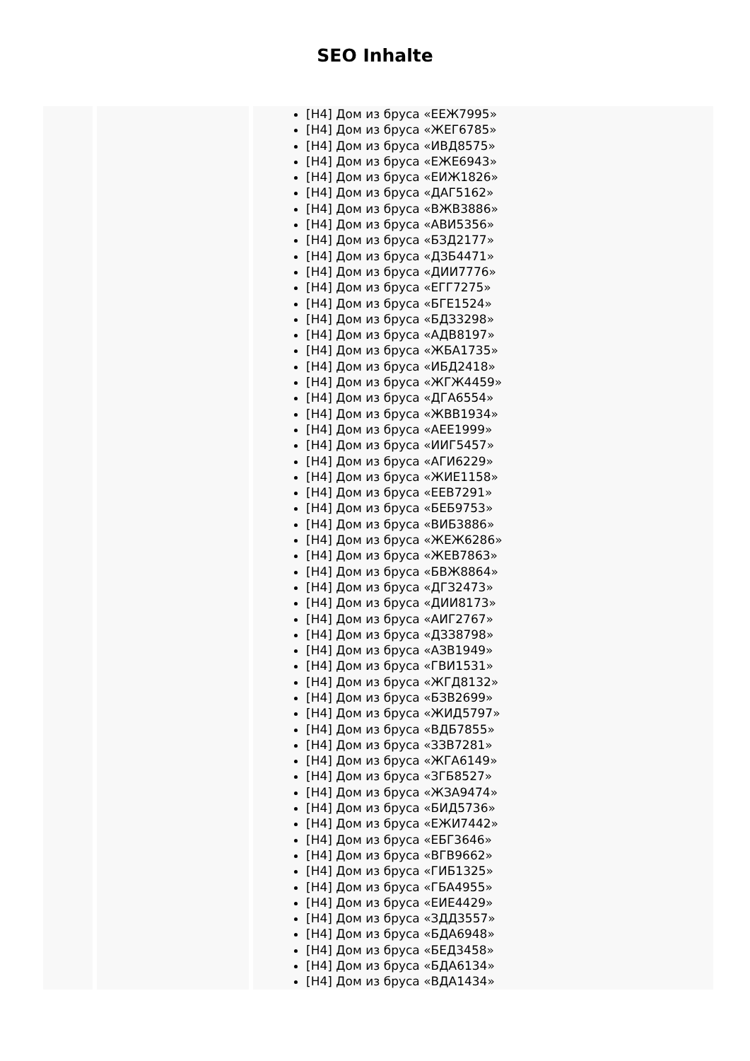SEO Inhalte
| | | [H4] Дом из бруса «ЕЕЖ7995» [H4] Дом из бруса «ЖЕГ6785» [H4] Дом из бруса «ИВД8575» [H4] Дом из бруса «ЕЖЕ6943» [H4] Дом из бруса «ЕИЖ1826» [H4] Дом из бруса «ДАГ5162» [H4] Дом из бруса «ВЖВ3886» [H4] Дом из бруса «АВИ5356» [H4] Дом из бруса «БЗД2177» [H4] Дом из бруса «ДЗБ4471» [H4] Дом из бруса «ДИИ7776» [H4] Дом из бруса «ЕГГ7275» [H4] Дом из бруса «БГЕ1524» [H4] Дом из бруса «БДЗ3298» [H4] Дом из бруса «АДВ8197» [H4] Дом из бруса «ЖБА1735» [H4] Дом из бруса «ИБД2418» [H4] Дом из бруса «ЖГЖ4459» [H4] Дом из бруса «ДГА6554» [H4] Дом из бруса «ЖВВ1934» [H4] Дом из бруса «АЕЕ1999» [H4] Дом из бруса «ИИГ5457» [H4] Дом из бруса «АГИ6229» [H4] Дом из бруса «ЖИЕ1158» [H4] Дом из бруса «ЕЕВ7291» [H4] Дом из бруса «БЕБ9753» [H4] Дом из бруса «ВИБ3886» [H4] Дом из бруса «ЖЕЖ6286» [H4] Дом из бруса «ЖЕВ7863» [H4] Дом из бруса «БВЖ8864» [H4] Дом из бруса «ДГЗ2473» [H4] Дом из бруса «ДИИ8173» [H4] Дом из бруса «АИГ2767» [H4] Дом из бруса «ДЗЗ8798» [H4] Дом из бруса «АЗВ1949» [H4] Дом из бруса «ГВИ1531» [H4] Дом из бруса «ЖГД8132» [H4] Дом из бруса «БЗВ2699» [H4] Дом из бруса «ЖИД5797» [H4] Дом из бруса «ВДБ7855» [H4] Дом из бруса «ЗЗВ7281» [H4] Дом из бруса «ЖГА6149» [H4] Дом из бруса «ЗГБ8527» [H4] Дом из бруса «ЖЗА9474» [H4] Дом из бруса «БИД5736» [H4] Дом из бруса «ЕЖИ7442» [H4] Дом из бруса «ЕБГ3646» [H4] Дом из бруса «ВГВ9662» [H4] Дом из бруса «ГИБ1325» [H4] Дом из бруса «ГБА4955» [H4] Дом из бруса «ЕИЕ4429» [H4] Дом из бруса «ЗДД3557» [H4] Дом из бруса «БДА6948» [H4] Дом из бруса «БЕД3458» [H4] Дом из бруса «БДА6134» [H4] Дом из бруса «ВДА1434» |